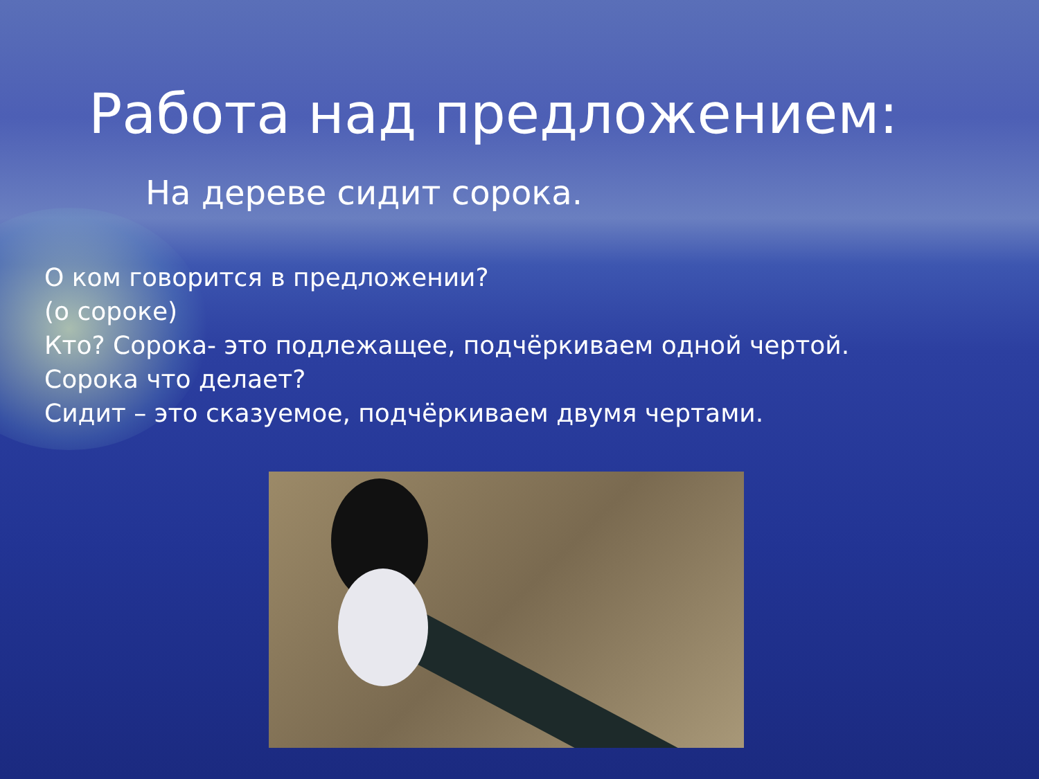Работа над предложением:
На дереве сидит сорока.
О ком говорится в предложении?
(о сороке)
Кто? Сорока- это подлежащее, подчёркиваем одной чертой.
Сорока что делает?
Сидит – это сказуемое, подчёркиваем двумя чертами.